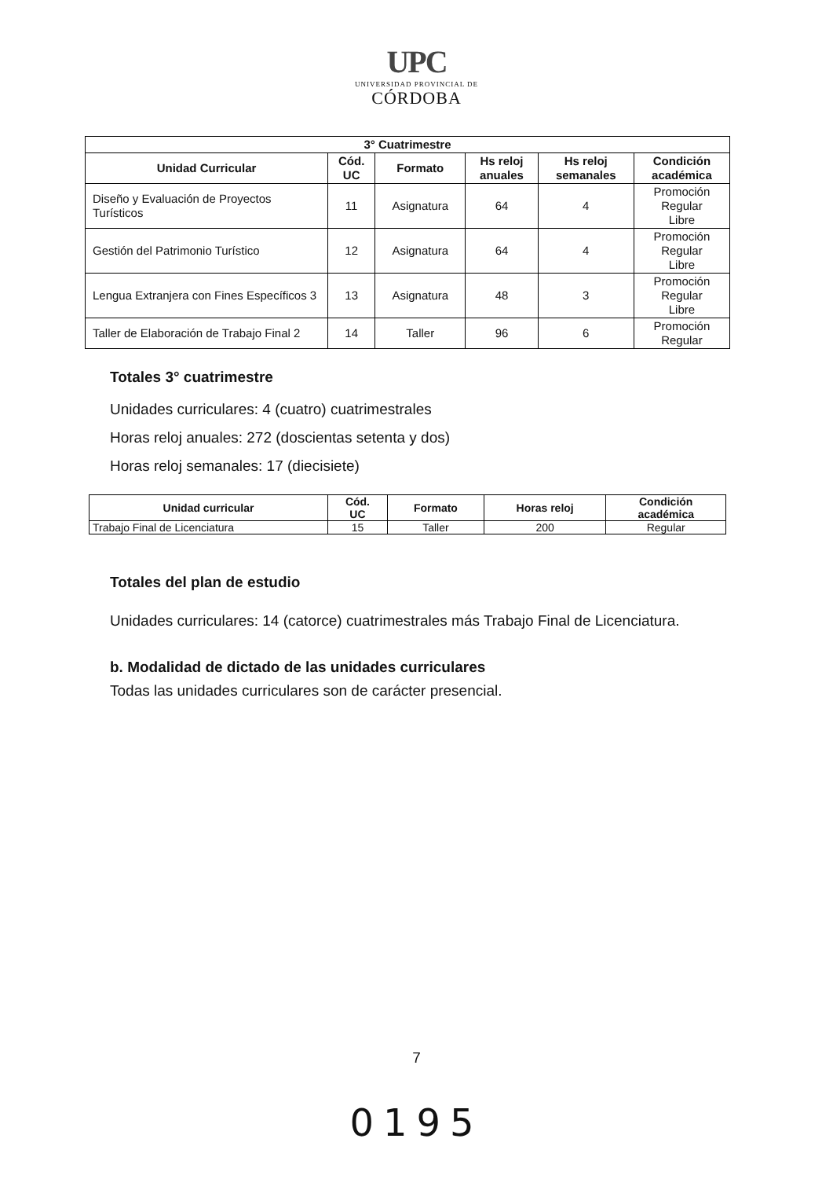UPC
UNIVERSIDAD PROVINCIAL DE
CÓRDOBA
| 3° Cuatrimestre | | | | | |
| --- | --- | --- | --- | --- | --- |
| Unidad Curricular | Cód. UC | Formato | Hs reloj anuales | Hs reloj semanales | Condición académica |
| Diseño y Evaluación de Proyectos Turísticos | 11 | Asignatura | 64 | 4 | Promoción Regular Libre |
| Gestión del Patrimonio Turístico | 12 | Asignatura | 64 | 4 | Promoción Regular Libre |
| Lengua Extranjera con Fines Específicos 3 | 13 | Asignatura | 48 | 3 | Promoción Regular Libre |
| Taller de Elaboración de Trabajo Final 2 | 14 | Taller | 96 | 6 | Promoción Regular |
Totales 3° cuatrimestre
Unidades curriculares: 4 (cuatro) cuatrimestrales
Horas reloj anuales: 272 (doscientas setenta y dos)
Horas reloj semanales: 17 (diecisiete)
| Unidad curricular | Cód. UC | Formato | Horas reloj | Condición académica |
| --- | --- | --- | --- | --- |
| Trabajo Final de Licenciatura | 15 | Taller | 200 | Regular |
Totales del plan de estudio
Unidades curriculares: 14 (catorce) cuatrimestrales más Trabajo Final de Licenciatura.
b. Modalidad de dictado de las unidades curriculares
Todas las unidades curriculares son de carácter presencial.
7
0195